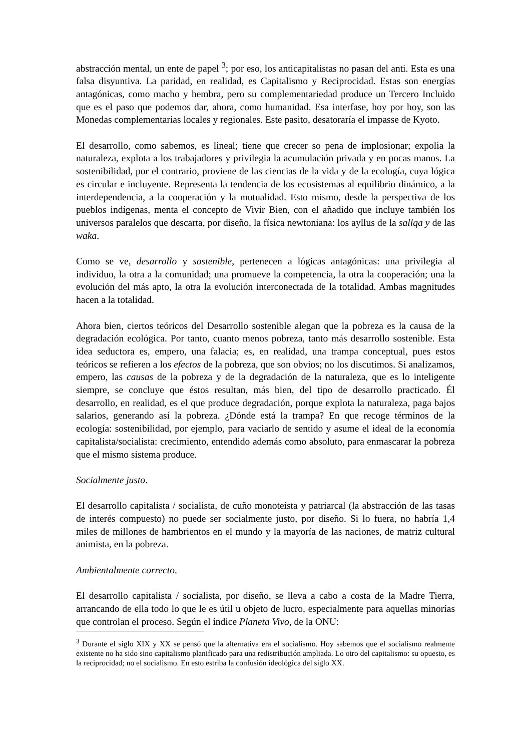abstracción mental, un ente de papel <sup>3</sup>; por eso, los anticapitalistas no pasan del anti. Esta es una falsa disyuntiva. La paridad, en realidad, es Capitalismo y Reciprocidad. Estas son energías antagónicas, como macho y hembra, pero su complementariedad produce un Tercero Incluido que es el paso que podemos dar, ahora, como humanidad. Esa interfase, hoy por hoy, son las Monedas complementarias locales y regionales. Este pasito, desatoraría el impasse de Kyoto.
El desarrollo, como sabemos, es lineal; tiene que crecer so pena de implosionar; expolia la naturaleza, explota a los trabajadores y privilegia la acumulación privada y en pocas manos. La sostenibilidad, por el contrario, proviene de las ciencias de la vida y de la ecología, cuya lógica es circular e incluyente. Representa la tendencia de los ecosistemas al equilibrio dinámico, a la interdependencia, a la cooperación y la mutualidad. Esto mismo, desde la perspectiva de los pueblos indígenas, menta el concepto de Vivir Bien, con el añadido que incluye también los universos paralelos que descarta, por diseño, la física newtoniana: los ayllus de la sallqa y de las waka.
Como se ve, desarrollo y sostenible, pertenecen a lógicas antagónicas: una privilegia al individuo, la otra a la comunidad; una promueve la competencia, la otra la cooperación; una la evolución del más apto, la otra la evolución interconectada de la totalidad. Ambas magnitudes hacen a la totalidad.
Ahora bien, ciertos teóricos del Desarrollo sostenible alegan que la pobreza es la causa de la degradación ecológica. Por tanto, cuanto menos pobreza, tanto más desarrollo sostenible. Esta idea seductora es, empero, una falacia; es, en realidad, una trampa conceptual, pues estos teóricos se refieren a los efectos de la pobreza, que son obvios; no los discutimos. Si analizamos, empero, las causas de la pobreza y de la degradación de la naturaleza, que es lo inteligente siempre, se concluye que éstos resultan, más bien, del tipo de desarrollo practicado. Él desarrollo, en realidad, es el que produce degradación, porque explota la naturaleza, paga bajos salarios, generando así la pobreza. ¿Dónde está la trampa? En que recoge términos de la ecología: sostenibilidad, por ejemplo, para vaciarlo de sentido y asume el ideal de la economía capitalista/socialista: crecimiento, entendido además como absoluto, para enmascarar la pobreza que el mismo sistema produce.
Socialmente justo.
El desarrollo capitalista / socialista, de cuño monoteísta y patriarcal (la abstracción de las tasas de interés compuesto) no puede ser socialmente justo, por diseño. Si lo fuera, no habría 1,4 miles de millones de hambrientos en el mundo y la mayoría de las naciones, de matriz cultural animista, en la pobreza.
Ambientalmente correcto.
El desarrollo capitalista / socialista, por diseño, se lleva a cabo a costa de la Madre Tierra, arrancando de ella todo lo que le es útil u objeto de lucro, especialmente para aquellas minorías que controlan el proceso. Según el índice Planeta Vivo, de la ONU:
<sup>3</sup> Durante el siglo XIX y XX se pensó que la alternativa era el socialismo. Hoy sabemos que el socialismo realmente existente no ha sido sino capitalismo planificado para una redistribución ampliada. Lo otro del capitalismo: su opuesto, es la reciprocidad; no el socialismo. En esto estriba la confusión ideológica del siglo XX.